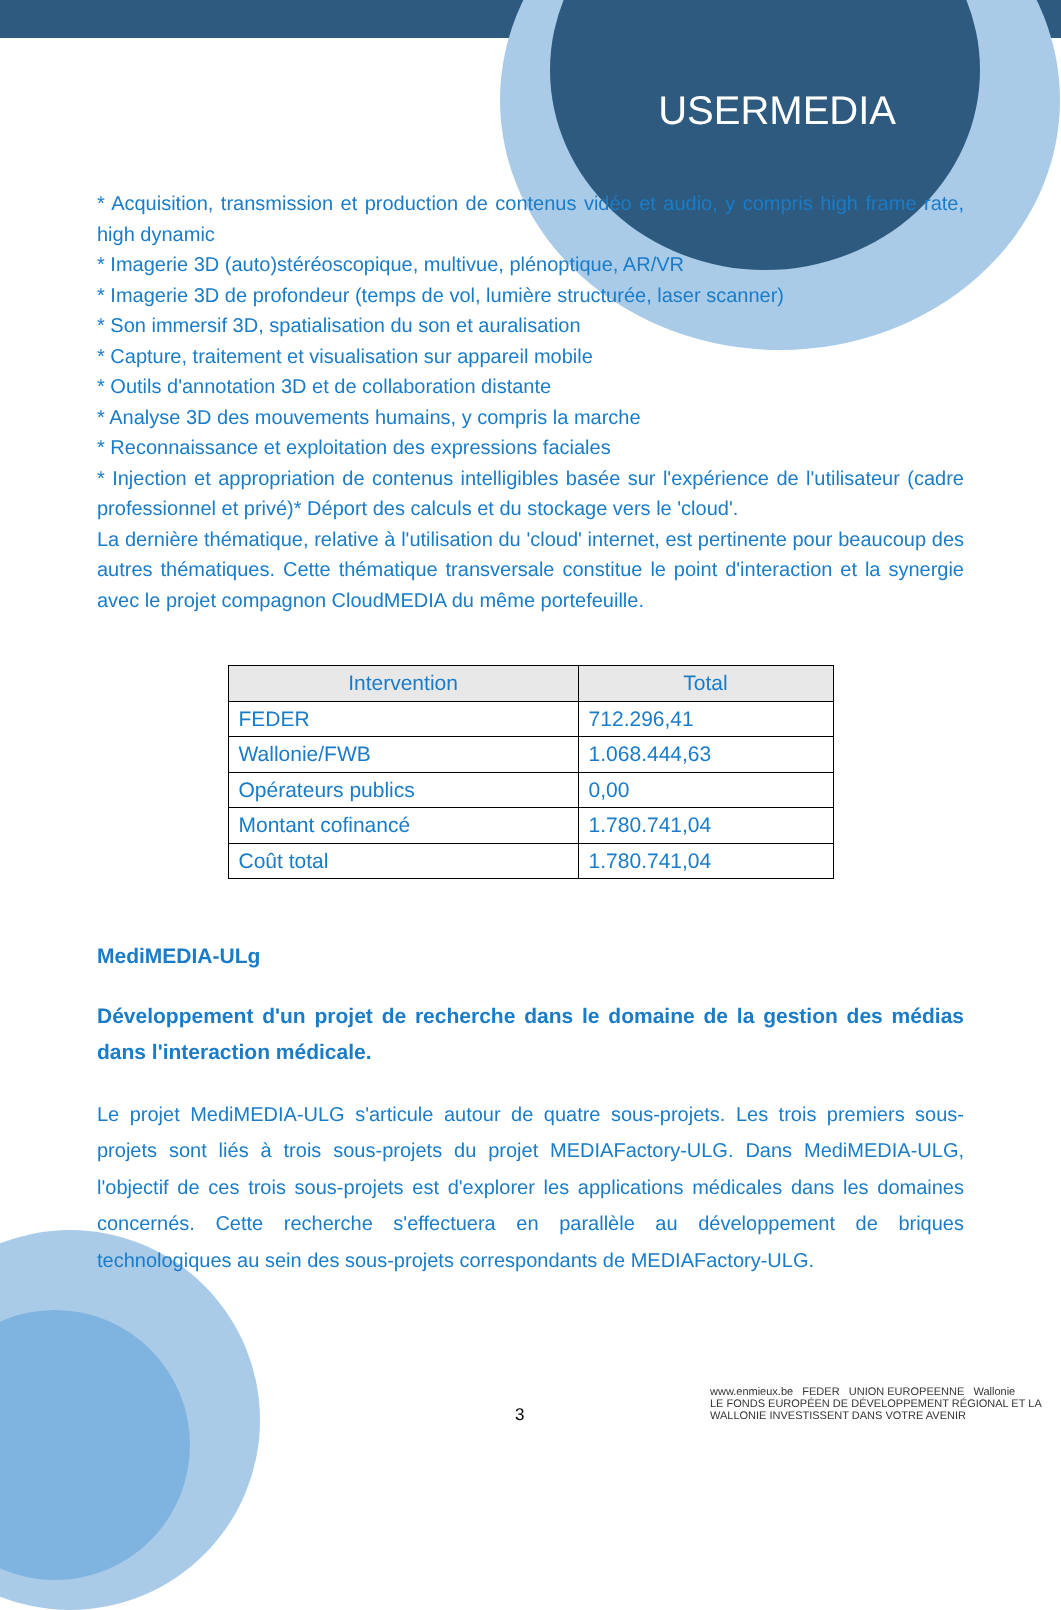USERMEDIA
* Acquisition, transmission et production de contenus vidéo et audio, y compris high frame rate, high dynamic
* Imagerie 3D (auto)stéréoscopique, multivue, plénoptique, AR/VR
* Imagerie 3D de profondeur (temps de vol, lumière structurée, laser scanner)
* Son immersif 3D, spatialisation du son et auralisation
* Capture, traitement et visualisation sur appareil mobile
* Outils d'annotation 3D et de collaboration distante
* Analyse 3D des mouvements humains, y compris la marche
* Reconnaissance et exploitation des expressions faciales
* Injection et appropriation de contenus intelligibles basée sur l'expérience de l'utilisateur (cadre professionnel et privé)* Déport des calculs et du stockage vers le 'cloud'.
La dernière thématique, relative à l'utilisation du 'cloud' internet, est pertinente pour beaucoup des autres thématiques. Cette thématique transversale constitue le point d'interaction et la synergie avec le projet compagnon CloudMEDIA du même portefeuille.
| Intervention | Total |
| --- | --- |
| FEDER | 712.296,41 |
| Wallonie/FWB | 1.068.444,63 |
| Opérateurs publics | 0,00 |
| Montant cofinancé | 1.780.741,04 |
| Coût total | 1.780.741,04 |
MediMEDIA-ULg
Développement d'un projet de recherche dans le domaine de la gestion des médias dans l'interaction médicale.
Le projet MediMEDIA-ULG s'articule autour de quatre sous-projets. Les trois premiers sous-projets sont liés à trois sous-projets du projet MEDIAFactory-ULG. Dans MediMEDIA-ULG, l'objectif de ces trois sous-projets est d'explorer les applications médicales dans les domaines concernés. Cette recherche s'effectuera en parallèle au développement de briques technologiques au sein des sous-projets correspondants de MEDIAFactory-ULG.
3
www.enmieux.be FEDER UNION EUROPEENNE Wallonie
LE FONDS EUROPÉEN DE DÉVELOPPEMENT RÉGIONAL ET LA WALLONIE INVESTISSENT DANS VOTRE AVENIR